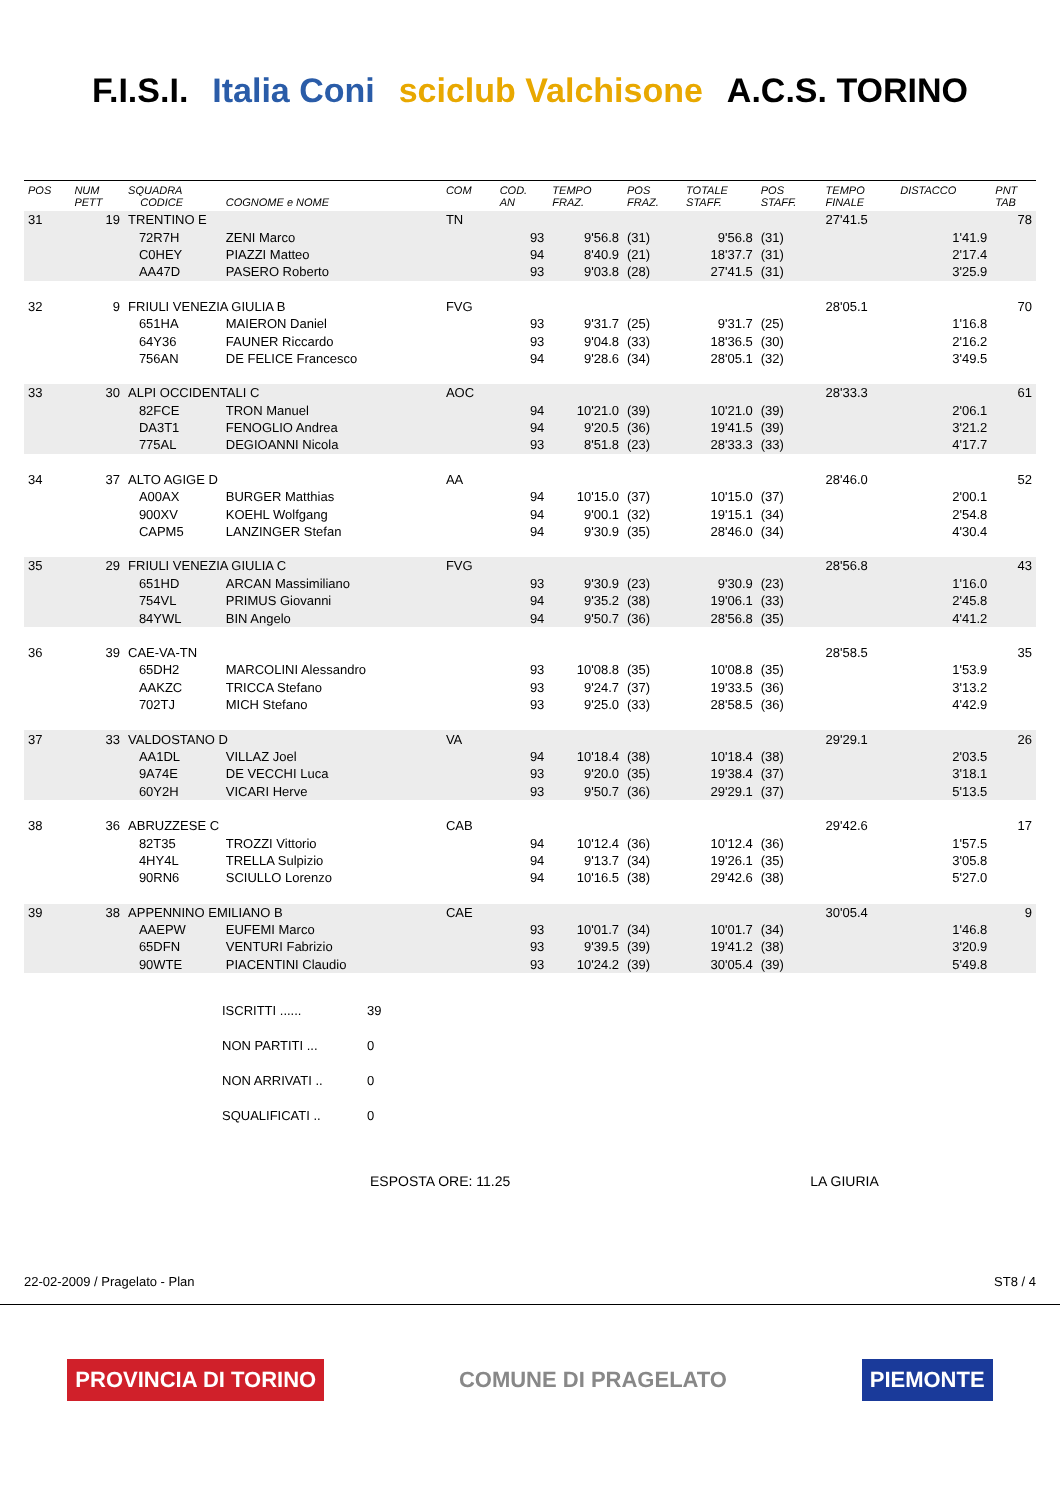F.I.S.I. Italia Coni sciclub Valchisone A.C.S. TORINO
| POS | NUM PETT | SQUADRA CODICE | COGNOME e NOME | COM | COD. AN | TEMPO FRAZ. | POS FRAZ. | TOTALE STAFF. | POS STAFF. | TEMPO FINALE | DISTACCO | PNT TAB |
| --- | --- | --- | --- | --- | --- | --- | --- | --- | --- | --- | --- | --- |
| 31 | 19 | TRENTINO E | | TN | | | | | | 27'41.5 | | 78 |
| | | 72R7H | ZENI Marco | | 93 | 9'56.8 | (31) | 9'56.8 | (31) | | 1'41.9 | |
| | | C0HEY | PIAZZI Matteo | | 94 | 8'40.9 | (21) | 18'37.7 | (31) | | 2'17.4 | |
| | | AA47D | PASERO Roberto | | 93 | 9'03.8 | (28) | 27'41.5 | (31) | | 3'25.9 | |
| 32 | 9 | FRIULI VENEZIA GIULIA B | | FVG | | | | | | 28'05.1 | | 70 |
| | | 651HA | MAIERON Daniel | | 93 | 9'31.7 | (25) | 9'31.7 | (25) | | 1'16.8 | |
| | | 64Y36 | FAUNER Riccardo | | 93 | 9'04.8 | (33) | 18'36.5 | (30) | | 2'16.2 | |
| | | 756AN | DE FELICE Francesco | | 94 | 9'28.6 | (34) | 28'05.1 | (32) | | 3'49.5 | |
| 33 | 30 | ALPI OCCIDENTALI C | | AOC | | | | | | 28'33.3 | | 61 |
| | | 82FCE | TRON Manuel | | 94 | 10'21.0 | (39) | 10'21.0 | (39) | | 2'06.1 | |
| | | DA3T1 | FENOGLIO Andrea | | 94 | 9'20.5 | (36) | 19'41.5 | (39) | | 3'21.2 | |
| | | 775AL | DEGIOANNI Nicola | | 93 | 8'51.8 | (23) | 28'33.3 | (33) | | 4'17.7 | |
| 34 | 37 | ALTO AGIGE D | | AA | | | | | | 28'46.0 | | 52 |
| | | A00AX | BURGER Matthias | | 94 | 10'15.0 | (37) | 10'15.0 | (37) | | 2'00.1 | |
| | | 900XV | KOEHL Wolfgang | | 94 | 9'00.1 | (32) | 19'15.1 | (34) | | 2'54.8 | |
| | | CAPM5 | LANZINGER Stefan | | 94 | 9'30.9 | (35) | 28'46.0 | (34) | | 4'30.4 | |
| 35 | 29 | FRIULI VENEZIA GIULIA C | | FVG | | | | | | 28'56.8 | | 43 |
| | | 651HD | ARCAN Massimiliano | | 93 | 9'30.9 | (23) | 9'30.9 | (23) | | 1'16.0 | |
| | | 754VL | PRIMUS Giovanni | | 94 | 9'35.2 | (38) | 19'06.1 | (33) | | 2'45.8 | |
| | | 84YWL | BIN Angelo | | 94 | 9'50.7 | (36) | 28'56.8 | (35) | | 4'41.2 | |
| 36 | 39 | CAE-VA-TN | | | | | | | | 28'58.5 | | 35 |
| | | 65DH2 | MARCOLINI Alessandro | | 93 | 10'08.8 | (35) | 10'08.8 | (35) | | 1'53.9 | |
| | | AAKZC | TRICCA Stefano | | 93 | 9'24.7 | (37) | 19'33.5 | (36) | | 3'13.2 | |
| | | 702TJ | MICH Stefano | | 93 | 9'25.0 | (33) | 28'58.5 | (36) | | 4'42.9 | |
| 37 | 33 | VALDOSTANO D | | VA | | | | | | 29'29.1 | | 26 |
| | | AA1DL | VILLAZ Joel | | 94 | 10'18.4 | (38) | 10'18.4 | (38) | | 2'03.5 | |
| | | 9A74E | DE VECCHI Luca | | 93 | 9'20.0 | (35) | 19'38.4 | (37) | | 3'18.1 | |
| | | 60Y2H | VICARI Herve | | 93 | 9'50.7 | (36) | 29'29.1 | (37) | | 5'13.5 | |
| 38 | 36 | ABRUZZESE C | | CAB | | | | | | 29'42.6 | | 17 |
| | | 82T35 | TROZZI Vittorio | | 94 | 10'12.4 | (36) | 10'12.4 | (36) | | 1'57.5 | |
| | | 4HY4L | TRELLA Sulpizio | | 94 | 9'13.7 | (34) | 19'26.1 | (35) | | 3'05.8 | |
| | | 90RN6 | SCIULLO Lorenzo | | 94 | 10'16.5 | (38) | 29'42.6 | (38) | | 5'27.0 | |
| 39 | 38 | APPENNINO EMILIANO B | | CAE | | | | | | 30'05.4 | | 9 |
| | | AAEPW | EUFEMI Marco | | 93 | 10'01.7 | (34) | 10'01.7 | (34) | | 1'46.8 | |
| | | 65DFN | VENTURI Fabrizio | | 93 | 9'39.5 | (39) | 19'41.2 | (38) | | 3'20.9 | |
| | | 90WTE | PIACENTINI Claudio | | 93 | 10'24.2 | (39) | 30'05.4 | (39) | | 5'49.8 | |
ISCRITTI ...... 39
NON PARTITI ... 0
NON ARRIVATI .. 0
SQUALIFICATI .. 0
ESPOSTA ORE: 11.25 LA GIURIA
22-02-2009 / Pragelato - Plan ST8 / 4
PROVINCIA DI TORINO COMUNE DI PRAGELATO PIEMONTE